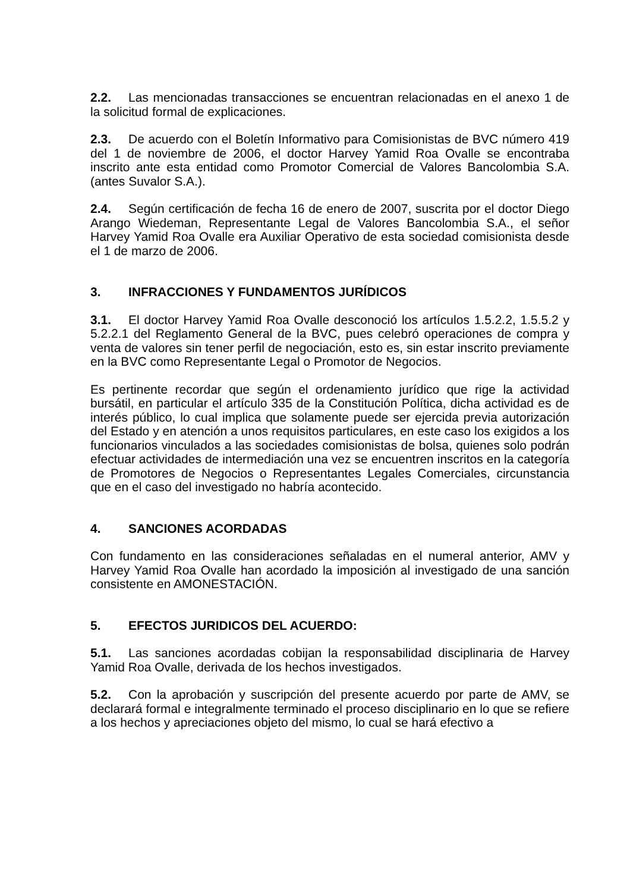2.2. Las mencionadas transacciones se encuentran relacionadas en el anexo 1 de la solicitud formal de explicaciones.
2.3. De acuerdo con el Boletín Informativo para Comisionistas de BVC número 419 del 1 de noviembre de 2006, el doctor Harvey Yamid Roa Ovalle se encontraba inscrito ante esta entidad como Promotor Comercial de Valores Bancolombia S.A. (antes Suvalor S.A.).
2.4. Según certificación de fecha 16 de enero de 2007, suscrita por el doctor Diego Arango Wiedeman, Representante Legal de Valores Bancolombia S.A., el señor Harvey Yamid Roa Ovalle era Auxiliar Operativo de esta sociedad comisionista desde el 1 de marzo de 2006.
3. INFRACCIONES Y FUNDAMENTOS JURÍDICOS
3.1. El doctor Harvey Yamid Roa Ovalle desconoció los artículos 1.5.2.2, 1.5.5.2 y 5.2.2.1 del Reglamento General de la BVC, pues celebró operaciones de compra y venta de valores sin tener perfil de negociación, esto es, sin estar inscrito previamente en la BVC como Representante Legal o Promotor de Negocios.
Es pertinente recordar que según el ordenamiento jurídico que rige la actividad bursátil, en particular el artículo 335 de la Constitución Política, dicha actividad es de interés público, lo cual implica que solamente puede ser ejercida previa autorización del Estado y en atención a unos requisitos particulares, en este caso los exigidos a los funcionarios vinculados a las sociedades comisionistas de bolsa, quienes solo podrán efectuar actividades de intermediación una vez se encuentren inscritos en la categoría de Promotores de Negocios o Representantes Legales Comerciales, circunstancia que en el caso del investigado no habría acontecido.
4. SANCIONES ACORDADAS
Con fundamento en las consideraciones señaladas en el numeral anterior, AMV y Harvey Yamid Roa Ovalle han acordado la imposición al investigado de una sanción consistente en AMONESTACIÓN.
5. EFECTOS JURIDICOS DEL ACUERDO:
5.1. Las sanciones acordadas cobijan la responsabilidad disciplinaria de Harvey Yamid Roa Ovalle, derivada de los hechos investigados.
5.2. Con la aprobación y suscripción del presente acuerdo por parte de AMV, se declarará formal e integralmente terminado el proceso disciplinario en lo que se refiere a los hechos y apreciaciones objeto del mismo, lo cual se hará efectivo a